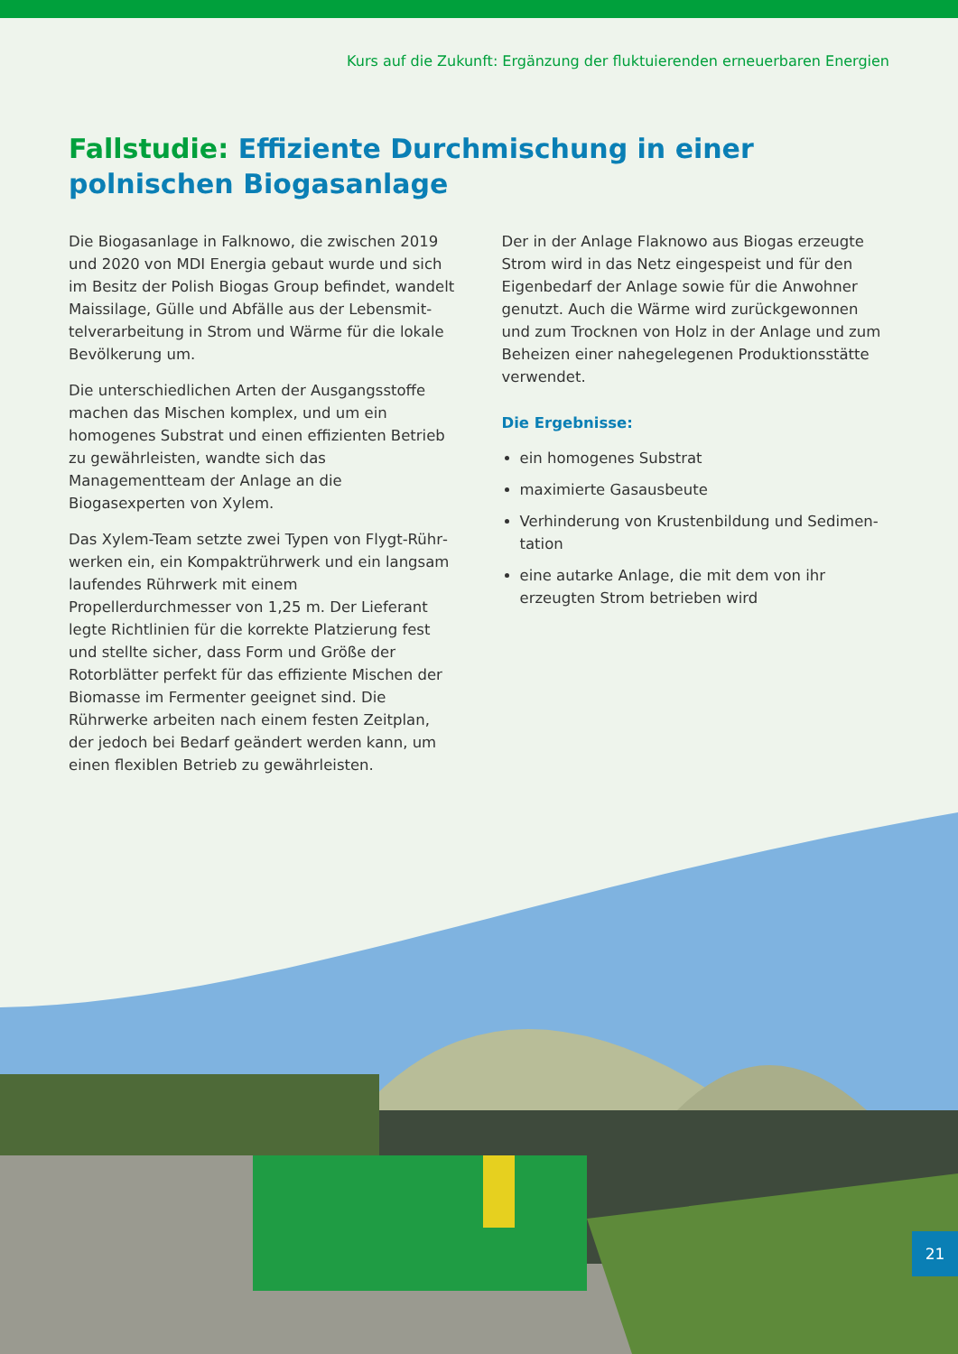Kurs auf die Zukunft: Ergänzung der fluktuierenden erneuerbaren Energien
Fallstudie: Effiziente Durchmischung in einer polnischen Biogasanlage
Die Biogasanlage in Falknowo, die zwischen 2019 und 2020 von MDI Energia gebaut wurde und sich im Besitz der Polish Biogas Group befindet, wandelt Maissilage, Gülle und Abfälle aus der Lebensmit­telverarbeitung in Strom und Wärme für die lokale Bevölkerung um.
Die unterschiedlichen Arten der Ausgangsstoffe machen das Mischen komplex, und um ein homogenes Substrat und einen effizienten Betrieb zu gewährleisten, wandte sich das Managementteam der Anlage an die Biogasexperten von Xylem.
Das Xylem-Team setzte zwei Typen von Flygt-Rühr­werken ein, ein Kompaktrührwerk und ein langsam laufendes Rührwerk mit einem Propellerdurchmesser von 1,25 m. Der Lieferant legte Richtlinien für die korrekte Platzierung fest und stellte sicher, dass Form und Größe der Rotorblätter perfekt für das effiziente Mischen der Biomasse im Fermenter geeignet sind. Die Rührwerke arbeiten nach einem festen Zeitplan, der jedoch bei Bedarf geändert werden kann, um einen flexiblen Betrieb zu gewährleisten.
Der in der Anlage Flaknowo aus Biogas erzeugte Strom wird in das Netz eingespeist und für den Eigenbedarf der Anlage sowie für die Anwohner genutzt. Auch die Wärme wird zurückgewonnen und zum Trocknen von Holz in der Anlage und zum Beheizen einer nahegelegenen Produktionsstätte verwendet.
Die Ergebnisse:
ein homogenes Substrat
maximierte Gasausbeute
Verhinderung von Krustenbildung und Sedimen­tation
eine autarke Anlage, die mit dem von ihr erzeugten Strom betrieben wird
21